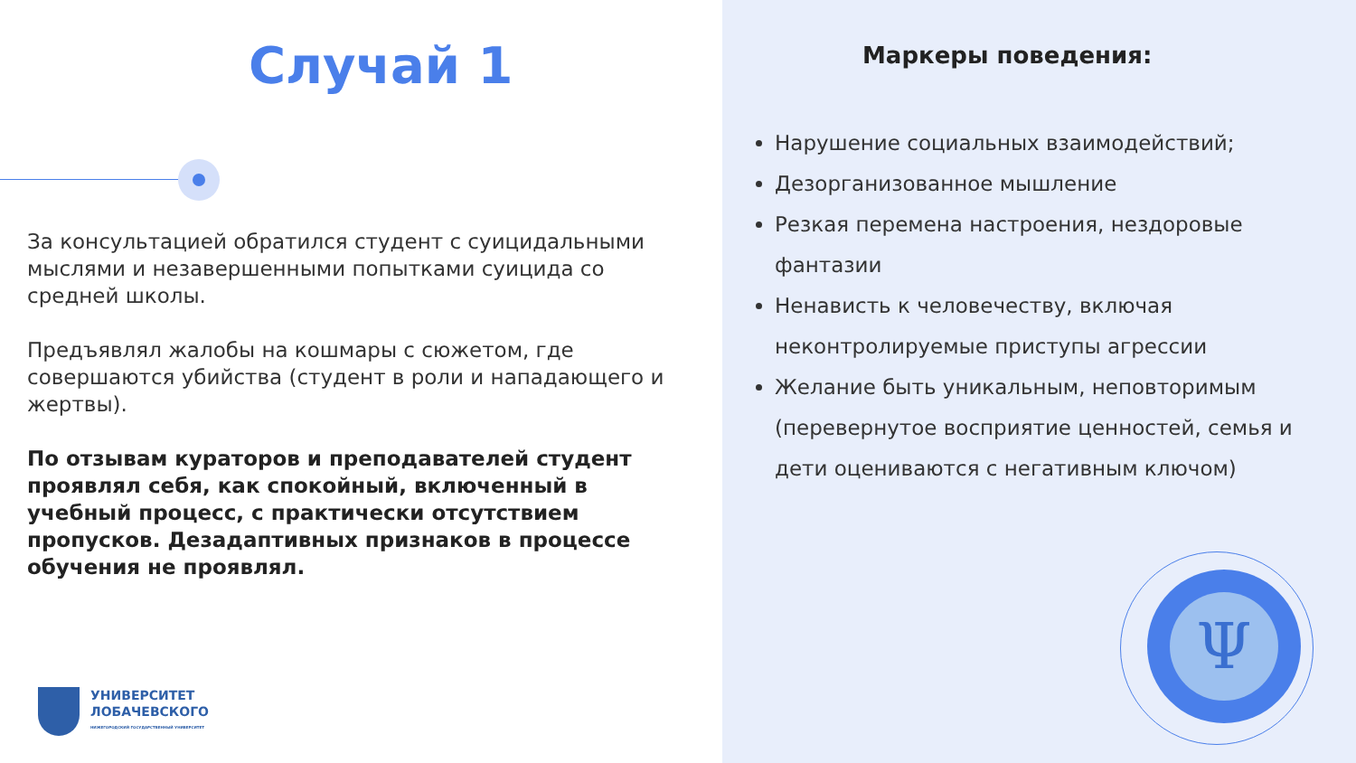Случай 1
За консультацией обратился студент с суицидальными мыслями и незавершенными попытками суицида со средней школы.
Предъявлял жалобы на кошмары с сюжетом, где совершаются убийства (студент в роли и нападающего и жертвы).
По отзывам кураторов и преподавателей студент проявлял себя, как спокойный, включенный в учебный процесс, с практически отсутствием пропусков. Дезадаптивных признаков в процессе обучения не проявлял.
УНИВЕРСИТЕТ
ЛОБАЧЕВСКОГО
НИЖЕГОРОДСКИЙ ГОСУДАРСТВЕННЫЙ УНИВЕРСИТЕТ
Маркеры поведения:
Нарушение социальных взаимодействий;
Дезорганизованное мышление
Резкая перемена настроения, нездоровые фантазии
Ненависть к человечеству, включая неконтролируемые приступы агрессии
Желание быть уникальным, неповторимым (перевернутое восприятие ценностей, семья и дети оцениваются с негативным ключом)
Ψ